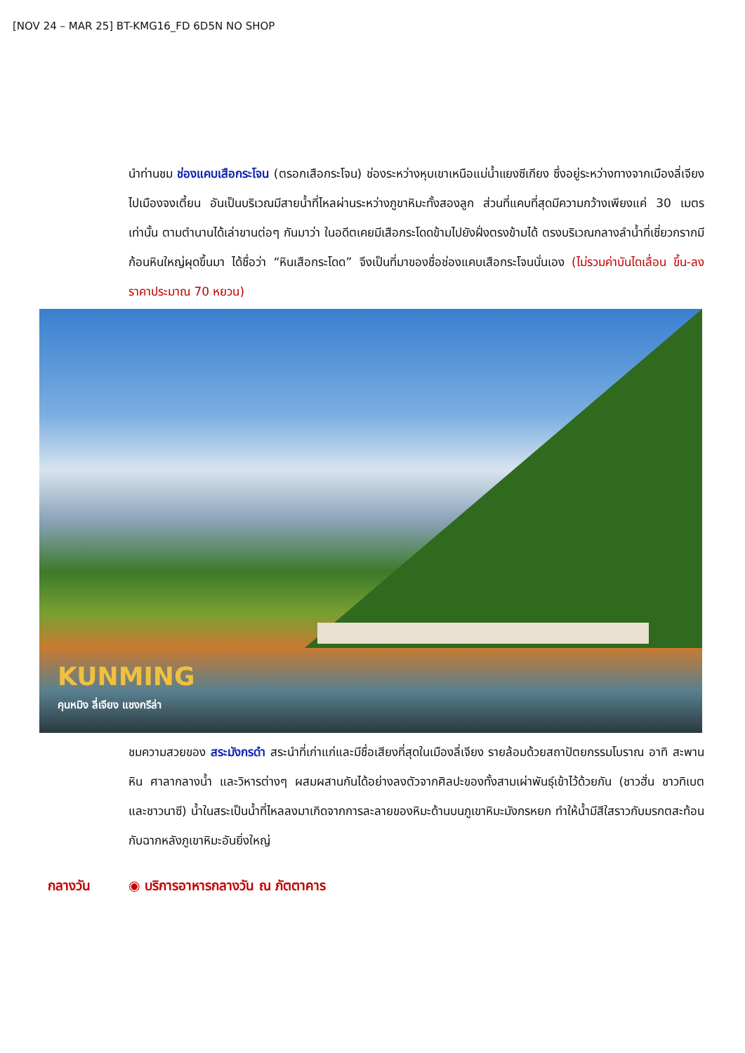[NOV 24 – MAR 25] BT-KMG16_FD 6D5N NO SHOP
นำท่านชม ช่องแคบเสือกระโจน (ตรอกเสือกระโจน) ช่องระหว่างหุบเขาเหนือแม่น้ำแยงซีเกียง ซึ่งอยู่ระหว่างทางจากเมืองลี่เจียงไปเมืองจงเตี้ยน อันเป็นบริเวณมีสายน้ำที่ไหลผ่านระหว่างภูขาหิมะทั้งสองลูก ส่วนที่แคบที่สุดมีความกว้างเพียงแค่ 30 เมตรเท่านั้น ตามตำนานได้เล่าขานต่อๆ กันมาว่า ในอดีตเคยมีเสือกระโดดข้ามไปยังฝั่งตรงข้ามได้ ตรงบริเวณกลางลำน้ำที่เชี่ยวกรากมีก้อนหินใหญ่ผุดขึ้นมา ได้ชื่อว่า “หินเสือกระโดด” จึงเป็นที่มาของชื่อช่องแคบเสือกระโจนนั่นเอง (ไม่รวมค่าบันไดเลื่อน ขึ้น-ลง ราคาประมาณ 70 หยวน)
KUNMING
คุนหมิง ลี่เจียง แชงกรีล่า
ชมความสวยของ สระมังกรดำ สระนำที่เก่าแก่และมีชื่อเสียงที่สุดในเมืองลี่เจียง รายล้อมด้วยสถาปัตยกรรมโบราณ อาทิ สะพานหิน ศาลากลางน้ำ และวิหารต่างๆ ผสมผสานกันได้อย่างลงตัวจากศิลปะของทั้งสามเผ่าพันธุ์เข้าไว้ด้วยกัน (ชาวฮั่น ชาวทิเบต และชาวนาซี) น้ำในสระเป็นน้ำที่ไหลลงมาเกิดจากการละลายของหิมะด้านบนภูเขาหิมะมังกรหยก ทำให้น้ำมีสีใสราวกับมรกตสะท้อนกับฉากหลังภูเขาหิมะอันยิ่งใหญ่
กลางวัน ◉ บริการอาหารกลางวัน ณ ภัตตาคาร